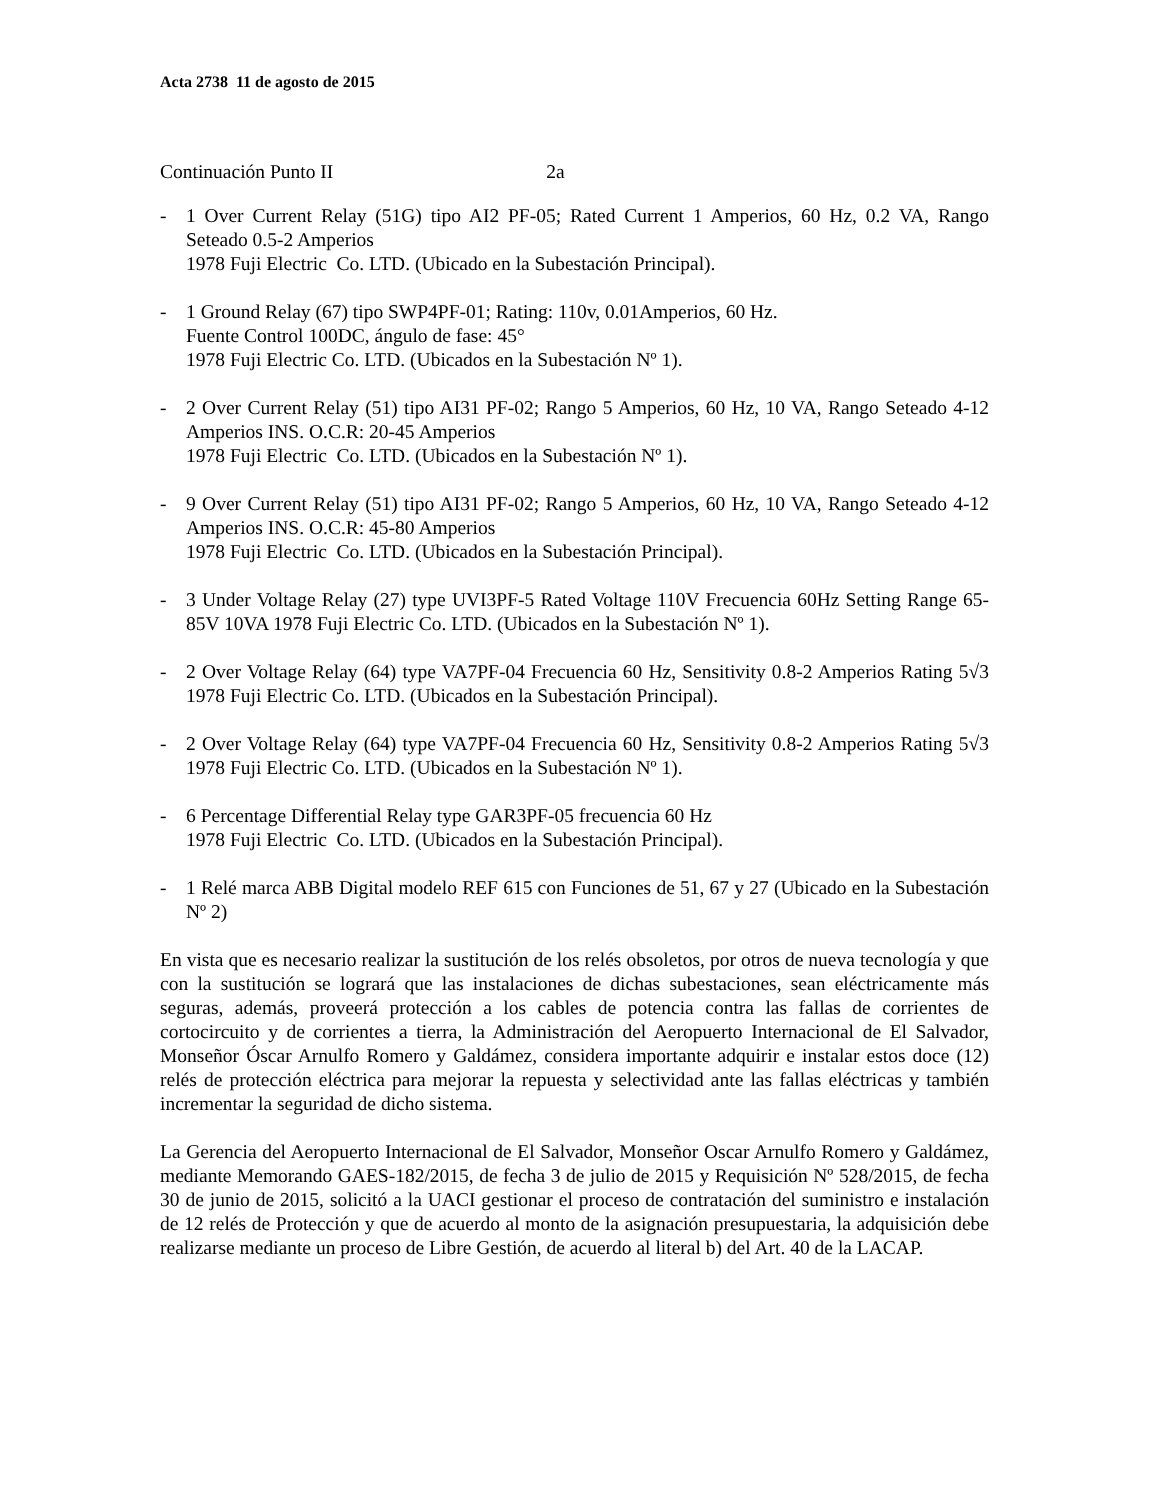Acta 2738 11 de agosto de 2015
Continuación Punto II 2a
- 1 Over Current Relay (51G) tipo AI2 PF-05; Rated Current 1 Amperios, 60 Hz, 0.2 VA, Rango Seteado 0.5-2 Amperios
1978 Fuji Electric Co. LTD. (Ubicado en la Subestación Principal).
- 1 Ground Relay (67) tipo SWP4PF-01; Rating: 110v, 0.01Amperios, 60 Hz.
Fuente Control 100DC, ángulo de fase: 45°
1978 Fuji Electric Co. LTD. (Ubicados en la Subestación Nº 1).
- 2 Over Current Relay (51) tipo AI31 PF-02; Rango 5 Amperios, 60 Hz, 10 VA, Rango Seteado 4-12 Amperios INS. O.C.R: 20-45 Amperios
1978 Fuji Electric Co. LTD. (Ubicados en la Subestación Nº 1).
- 9 Over Current Relay (51) tipo AI31 PF-02; Rango 5 Amperios, 60 Hz, 10 VA, Rango Seteado 4-12 Amperios INS. O.C.R: 45-80 Amperios
1978 Fuji Electric Co. LTD. (Ubicados en la Subestación Principal).
- 3 Under Voltage Relay (27) type UVI3PF-5 Rated Voltage 110V Frecuencia 60Hz Setting Range 65-85V 10VA 1978 Fuji Electric Co. LTD. (Ubicados en la Subestación Nº 1).
- 2 Over Voltage Relay (64) type VA7PF-04 Frecuencia 60 Hz, Sensitivity 0.8-2 Amperios Rating 5√3 1978 Fuji Electric Co. LTD. (Ubicados en la Subestación Principal).
- 2 Over Voltage Relay (64) type VA7PF-04 Frecuencia 60 Hz, Sensitivity 0.8-2 Amperios Rating 5√3 1978 Fuji Electric Co. LTD. (Ubicados en la Subestación Nº 1).
- 6 Percentage Differential Relay type GAR3PF-05 frecuencia 60 Hz
1978 Fuji Electric Co. LTD. (Ubicados en la Subestación Principal).
- 1 Relé marca ABB Digital modelo REF 615 con Funciones de 51, 67 y 27 (Ubicado en la Subestación Nº 2)
En vista que es necesario realizar la sustitución de los relés obsoletos, por otros de nueva tecnología y que con la sustitución se logrará que las instalaciones de dichas subestaciones, sean eléctricamente más seguras, además, proveerá protección a los cables de potencia contra las fallas de corrientes de cortocircuito y de corrientes a tierra, la Administración del Aeropuerto Internacional de El Salvador, Monseñor Óscar Arnulfo Romero y Galdámez, considera importante adquirir e instalar estos doce (12) relés de protección eléctrica para mejorar la repuesta y selectividad ante las fallas eléctricas y también incrementar la seguridad de dicho sistema.
La Gerencia del Aeropuerto Internacional de El Salvador, Monseñor Oscar Arnulfo Romero y Galdámez, mediante Memorando GAES-182/2015, de fecha 3 de julio de 2015 y Requisición Nº 528/2015, de fecha 30 de junio de 2015, solicitó a la UACI gestionar el proceso de contratación del suministro e instalación de 12 relés de Protección y que de acuerdo al monto de la asignación presupuestaria, la adquisición debe realizarse mediante un proceso de Libre Gestión, de acuerdo al literal b) del Art. 40 de la LACAP.